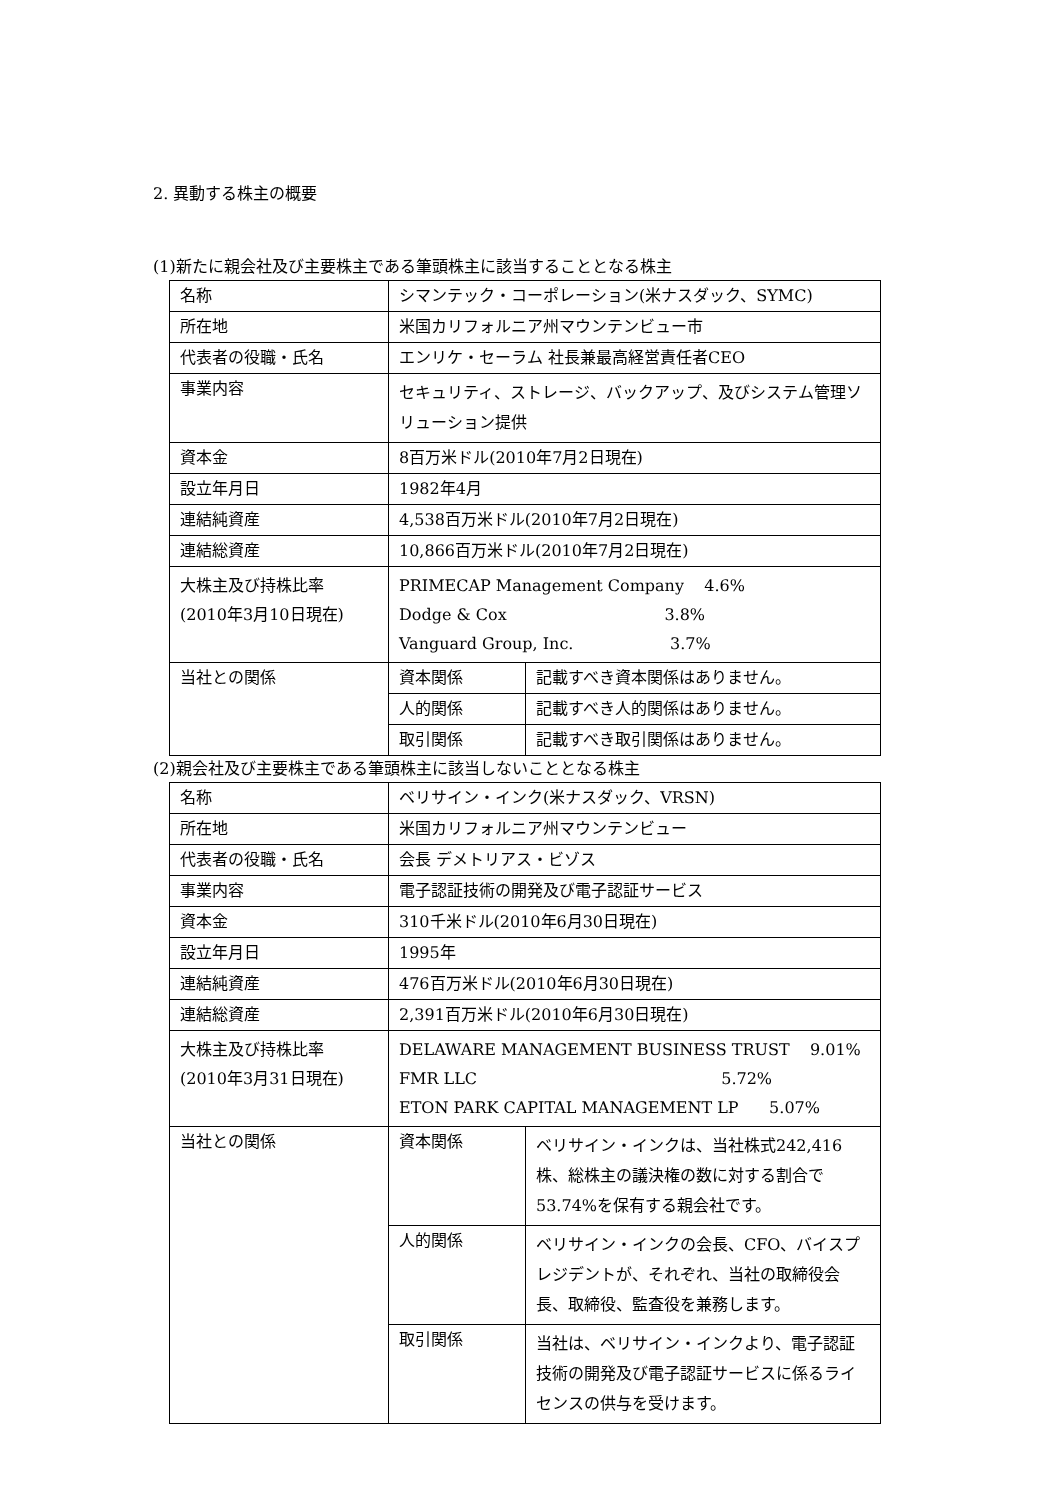2. 異動する株主の概要
(1)新たに親会社及び主要株主である筆頭株主に該当することとなる株主
| 名称 | シマンテック・コーポレーション(米ナスダック、SYMC) | |
| 所在地 | 米国カリフォルニア州マウンテンビュー市 | |
| 代表者の役職・氏名 | エンリケ・セーラム 社長兼最高経営責任者CEO | |
| 事業内容 | セキュリティ、ストレージ、バックアップ、及びシステム管理ソリューション提供 | |
| 資本金 | 8百万米ドル(2010年7月2日現在) | |
| 設立年月日 | 1982年4月 | |
| 連結純資産 | 4,538百万米ドル(2010年7月2日現在) | |
| 連結総資産 | 10,866百万米ドル(2010年7月2日現在) | |
| 大株主及び持株比率 (2010年3月10日現在) | PRIMECAP Management Company 4.6% Dodge & Cox 3.8% Vanguard Group, Inc. 3.7% | |
| 当社との関係 | 資本関係 | 記載すべき資本関係はありません。 |
| | 人的関係 | 記載すべき人的関係はありません。 |
| | 取引関係 | 記載すべき取引関係はありません。 |
(2)親会社及び主要株主である筆頭株主に該当しないこととなる株主
| 名称 | ベリサイン・インク(米ナスダック、VRSN) | |
| 所在地 | 米国カリフォルニア州マウンテンビュー | |
| 代表者の役職・氏名 | 会長 デメトリアス・ビゾス | |
| 事業内容 | 電子認証技術の開発及び電子認証サービス | |
| 資本金 | 310千米ドル(2010年6月30日現在) | |
| 設立年月日 | 1995年 | |
| 連結純資産 | 476百万米ドル(2010年6月30日現在) | |
| 連結総資産 | 2,391百万米ドル(2010年6月30日現在) | |
| 大株主及び持株比率 (2010年3月31日現在) | DELAWARE MANAGEMENT BUSINESS TRUST 9.01% FMR LLC 5.72% ETON PARK CAPITAL MANAGEMENT LP 5.07% | |
| 当社との関係 | 資本関係 | ベリサイン・インクは、当社株式242,416株、総株主の議決権の数に対する割合で53.74%を保有する親会社です。 |
| | 人的関係 | ベリサイン・インクの会長、CFO、バイスプレジデントが、それぞれ、当社の取締役会長、取締役、監査役を兼務します。 |
| | 取引関係 | 当社は、ベリサイン・インクより、電子認証技術の開発及び電子認証サービスに係るライセンスの供与を受けます。 |